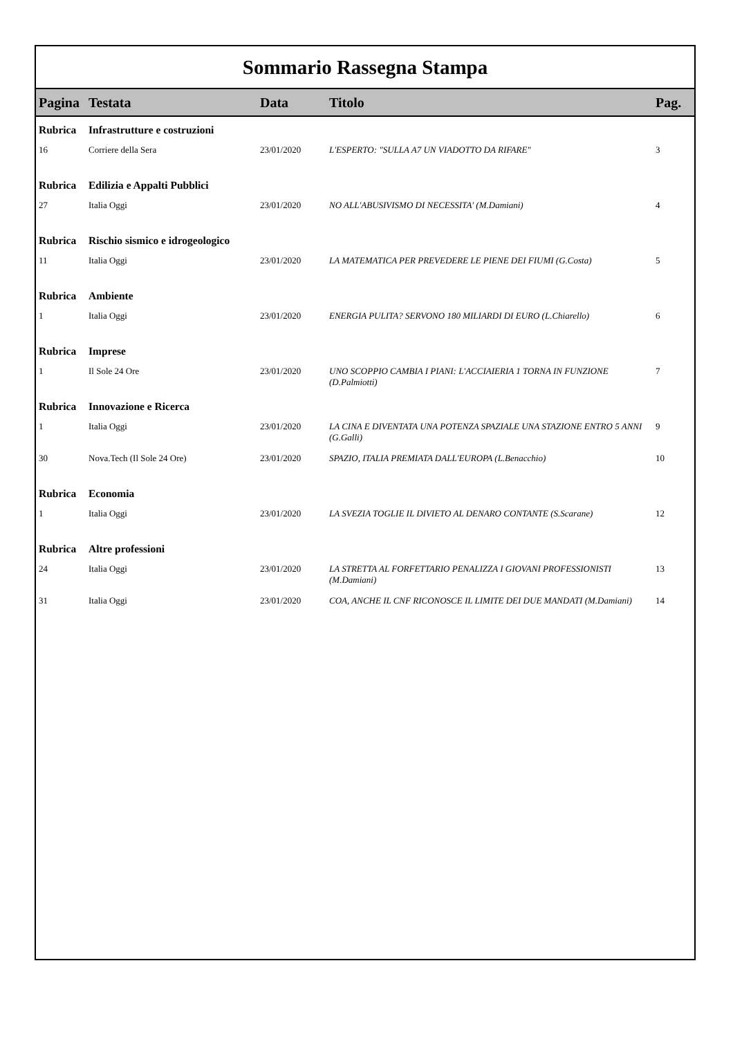Sommario Rassegna Stampa
| Pagina | Testata | Data | Titolo | Pag. |
| --- | --- | --- | --- | --- |
| Rubrica | Infrastrutture e costruzioni | | | |
| 16 | Corriere della Sera | 23/01/2020 | L'ESPERTO: "SULLA A7 UN VIADOTTO DA RIFARE" | 3 |
| Rubrica | Edilizia e Appalti Pubblici | | | |
| 27 | Italia Oggi | 23/01/2020 | NO ALL'ABUSIVISMO DI NECESSITA' (M.Damiani) | 4 |
| Rubrica | Rischio sismico e idrogeologico | | | |
| 11 | Italia Oggi | 23/01/2020 | LA MATEMATICA PER PREVEDERE LE PIENE DEI FIUMI (G.Costa) | 5 |
| Rubrica | Ambiente | | | |
| 1 | Italia Oggi | 23/01/2020 | ENERGIA PULITA? SERVONO 180 MILIARDI DI EURO (L.Chiarello) | 6 |
| Rubrica | Imprese | | | |
| 1 | Il Sole 24 Ore | 23/01/2020 | UNO SCOPPIO CAMBIA I PIANI: L'ACCIAIERIA 1 TORNA IN FUNZIONE (D.Palmiotti) | 7 |
| Rubrica | Innovazione e Ricerca | | | |
| 1 | Italia Oggi | 23/01/2020 | LA CINA E DIVENTATA UNA POTENZA SPAZIALE UNA STAZIONE ENTRO 5 ANNI (G.Galli) | 9 |
| 30 | Nova.Tech (Il Sole 24 Ore) | 23/01/2020 | SPAZIO, ITALIA PREMIATA DALL'EUROPA (L.Benacchio) | 10 |
| Rubrica | Economia | | | |
| 1 | Italia Oggi | 23/01/2020 | LA SVEZIA TOGLIE IL DIVIETO AL DENARO CONTANTE (S.Scarane) | 12 |
| Rubrica | Altre professioni | | | |
| 24 | Italia Oggi | 23/01/2020 | LA STRETTA AL FORFETTARIO PENALIZZA I GIOVANI PROFESSIONISTI (M.Damiani) | 13 |
| 31 | Italia Oggi | 23/01/2020 | COA, ANCHE IL CNF RICONOSCE IL LIMITE DEI DUE MANDATI (M.Damiani) | 14 |